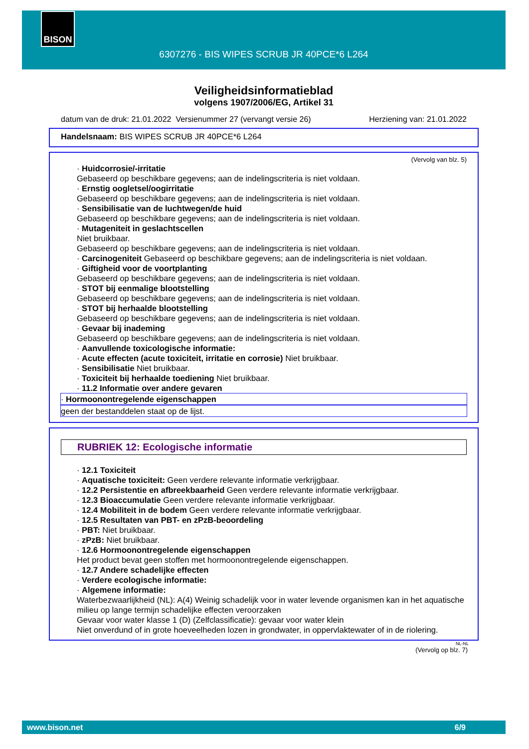BISON
6307276 - BIS WIPES SCRUB JR 40PCE*6 L264
Veiligheidsinformatieblad
volgens 1907/2006/EG, Artikel 31
datum van de druk: 21.01.2022 Versienummer 27 (vervangt versie 26) Herziening van: 21.01.2022
Handelsnaam: BIS WIPES SCRUB JR 40PCE*6 L264
(Vervolg van blz. 5)
· Huidcorrosie/-irritatie
Gebaseerd op beschikbare gegevens; aan de indelingscriteria is niet voldaan.
· Ernstig oogletsel/oogirritatie
Gebaseerd op beschikbare gegevens; aan de indelingscriteria is niet voldaan.
· Sensibilisatie van de luchtwegen/de huid
Gebaseerd op beschikbare gegevens; aan de indelingscriteria is niet voldaan.
· Mutageniteit in geslachtscellen
Niet bruikbaar.
Gebaseerd op beschikbare gegevens; aan de indelingscriteria is niet voldaan.
· Carcinogeniteit Gebaseerd op beschikbare gegevens; aan de indelingscriteria is niet voldaan.
· Giftigheid voor de voortplanting
Gebaseerd op beschikbare gegevens; aan de indelingscriteria is niet voldaan.
· STOT bij eenmalige blootstelling
Gebaseerd op beschikbare gegevens; aan de indelingscriteria is niet voldaan.
· STOT bij herhaalde blootstelling
Gebaseerd op beschikbare gegevens; aan de indelingscriteria is niet voldaan.
· Gevaar bij inademing
Gebaseerd op beschikbare gegevens; aan de indelingscriteria is niet voldaan.
· Aanvullende toxicologische informatie:
· Acute effecten (acute toxiciteit, irritatie en corrosie) Niet bruikbaar.
· Sensibilisatie Niet bruikbaar.
· Toxiciteit bij herhaalde toediening Niet bruikbaar.
· 11.2 Informatie over andere gevaren
· Hormoonontregelende eigenschappen
geen der bestanddelen staat op de lijst.
RUBRIEK 12: Ecologische informatie
· 12.1 Toxiciteit
· Aquatische toxiciteit: Geen verdere relevante informatie verkrijgbaar.
· 12.2 Persistentie en afbreekbaarheid Geen verdere relevante informatie verkrijgbaar.
· 12.3 Bioaccumulatie Geen verdere relevante informatie verkrijgbaar.
· 12.4 Mobiliteit in de bodem Geen verdere relevante informatie verkrijgbaar.
· 12.5 Resultaten van PBT- en zPzB-beoordeling
· PBT: Niet bruikbaar.
· zPzB: Niet bruikbaar.
· 12.6 Hormoonontregelende eigenschappen
Het product bevat geen stoffen met hormoonontregelende eigenschappen.
· 12.7 Andere schadelijke effecten
· Verdere ecologische informatie:
· Algemene informatie:
Waterbezwaarlijkheid (NL): A(4) Weinig schadelijk voor in water levende organismen kan in het aquatische milieu op lange termijn schadelijke effecten veroorzaken
Gevaar voor water klasse 1 (D) (Zelfclassificatie): gevaar voor water klein
Niet onverdund of in grote hoeveelheden lozen in grondwater, in oppervlaktewater of in de riolering.
NL-NL
(Vervolg op blz. 7)
www.bison.net 6/9